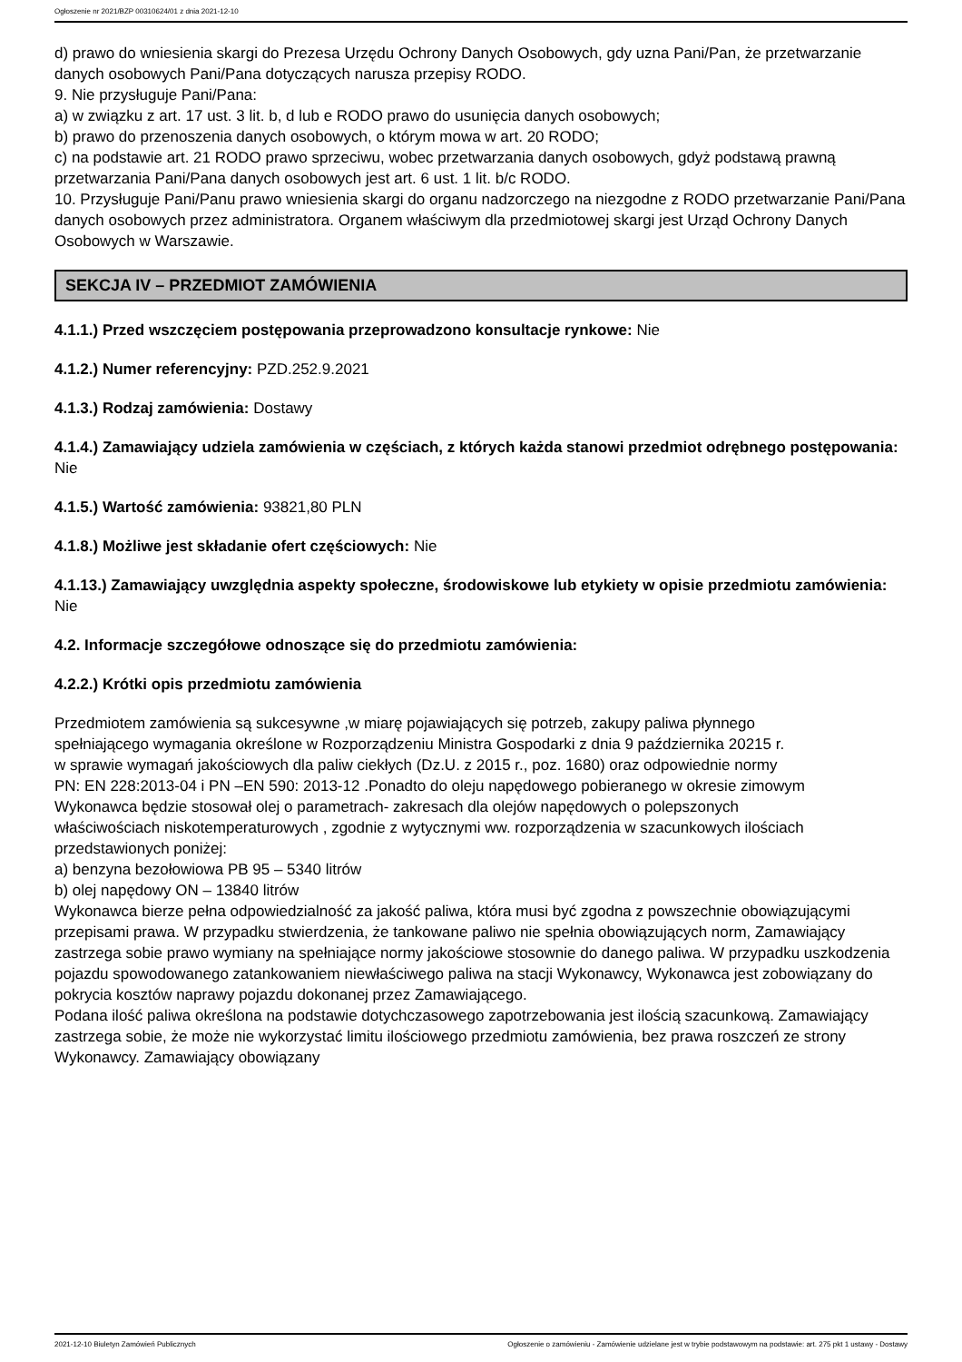Ogłoszenie nr 2021/BZP 00310624/01 z dnia 2021-12-10
d) prawo do wniesienia skargi do Prezesa Urzędu Ochrony Danych Osobowych, gdy uzna Pani/Pan, że przetwarzanie danych osobowych Pani/Pana dotyczących narusza przepisy RODO.
9. Nie przysługuje Pani/Pana:
a) w związku z art. 17 ust. 3 lit. b, d lub e RODO prawo do usunięcia danych osobowych;
b) prawo do przenoszenia danych osobowych, o którym mowa w art. 20 RODO;
c) na podstawie art. 21 RODO prawo sprzeciwu, wobec przetwarzania danych osobowych, gdyż podstawą prawną przetwarzania Pani/Pana danych osobowych jest art. 6 ust. 1 lit. b/c RODO.
10. Przysługuje Pani/Panu prawo wniesienia skargi do organu nadzorczego na niezgodne z RODO przetwarzanie Pani/Pana danych osobowych przez administratora. Organem właściwym dla przedmiotowej skargi jest Urząd Ochrony Danych Osobowych w Warszawie.
SEKCJA IV – PRZEDMIOT ZAMÓWIENIA
4.1.1.) Przed wszczęciem postępowania przeprowadzono konsultacje rynkowe: Nie
4.1.2.) Numer referencyjny: PZD.252.9.2021
4.1.3.) Rodzaj zamówienia: Dostawy
4.1.4.) Zamawiający udziela zamówienia w częściach, z których każda stanowi przedmiot odrębnego postępowania: Nie
4.1.5.) Wartość zamówienia: 93821,80 PLN
4.1.8.) Możliwe jest składanie ofert częściowych: Nie
4.1.13.) Zamawiający uwzględnia aspekty społeczne, środowiskowe lub etykiety w opisie przedmiotu zamówienia: Nie
4.2. Informacje szczegółowe odnoszące się do przedmiotu zamówienia:
4.2.2.) Krótki opis przedmiotu zamówienia
Przedmiotem zamówienia są sukcesywne ,w miarę pojawiających się potrzeb, zakupy paliwa płynnego
spełniającego wymagania określone w Rozporządzeniu Ministra Gospodarki z dnia 9 października 20215 r.
w sprawie wymagań jakościowych dla paliw ciekłych (Dz.U. z 2015 r., poz. 1680) oraz odpowiednie normy
PN: EN 228:2013-04 i PN –EN 590: 2013-12 .Ponadto do oleju napędowego pobieranego w okresie zimowym
Wykonawca będzie stosował olej o parametrach- zakresach dla olejów napędowych o polepszonych
właściwościach niskotemperaturowych , zgodnie z wytycznymi ww. rozporządzenia w szacunkowych ilościach
przedstawionych poniżej:
a) benzyna bezołowiowa PB 95 – 5340 litrów
b) olej napędowy ON – 13840 litrów
Wykonawca bierze pełna odpowiedzialność za jakość paliwa, która musi być zgodna z powszechnie obowiązującymi przepisami prawa. W przypadku stwierdzenia, że tankowane paliwo nie spełnia obowiązujących norm, Zamawiający zastrzega sobie prawo wymiany na spełniające normy jakościowe stosownie do danego paliwa. W przypadku uszkodzenia pojazdu spowodowanego zatankowaniem niewłaściwego paliwa na stacji Wykonawcy, Wykonawca jest zobowiązany do pokrycia kosztów naprawy pojazdu dokonanej przez Zamawiającego.
Podana ilość paliwa określona na podstawie dotychczasowego zapotrzebowania jest ilością szacunkową. Zamawiający zastrzega sobie, że może nie wykorzystać limitu ilościowego przedmiotu zamówienia, bez prawa roszczeń ze strony Wykonawcy. Zamawiający obowiązany
2021-12-10 Biuletyn Zamówień Publicznych Ogłoszenie o zamówieniu - Zamówienie udzielane jest w trybie podstawowym na podstawie: art. 275 pkt 1 ustawy - Dostawy